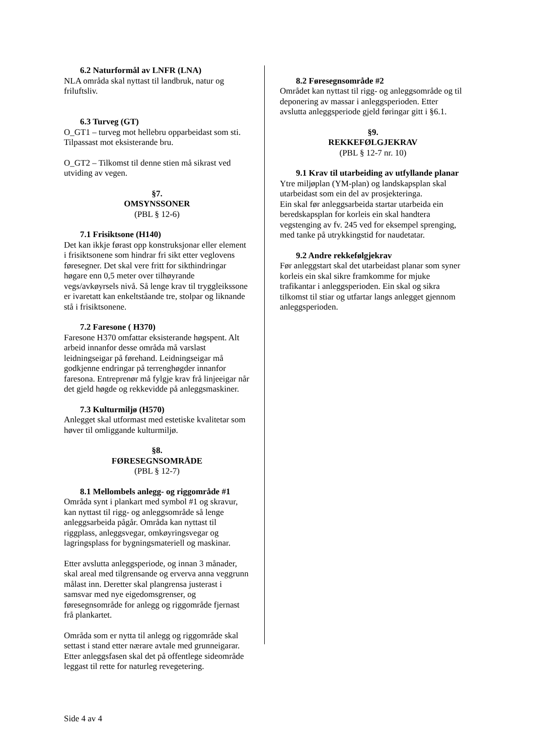6.2 Naturformål av LNFR (LNA)
NLA områda skal nyttast til landbruk, natur og friluftsliv.
6.3 Turveg (GT)
O_GT1 – turveg mot hellebru opparbeidast som sti. Tilpassast mot eksisterande bru.
O_GT2 – Tilkomst til denne stien må sikrast ved utviding av vegen.
§7.
OMSYNSSONER
(PBL § 12-6)
7.1 Frisiktsone (H140)
Det kan ikkje førast opp konstruksjonar eller element i frisiktsonene som hindrar fri sikt etter veglovens føresegner. Det skal vere fritt for sikthindringar høgare enn 0,5 meter over tilhøyrande vegs/avkøyrsels nivå. Så lenge krav til tryggleikssone er ivaretatt kan enkeltståande tre, stolpar og liknande stå i frisiktsonene.
7.2 Faresone ( H370)
Faresone H370 omfattar eksisterande høgspent. Alt arbeid innanfor desse områda må varslast leidningseigar på førehand. Leidningseigar må godkjenne endringar på terrenghøgder innanfor faresona. Entreprenør må fylgje krav frå linjeeigar når det gjeld høgde og rekkevidde på anleggsmaskiner.
7.3 Kulturmiljø (H570)
Anlegget skal utformast med estetiske kvalitetar som høver til omliggande kulturmiljø.
§8.
FØRESEGNSOMRÅDE
(PBL § 12-7)
8.1 Mellombels anlegg- og riggområde #1
Områda synt i plankart med symbol #1 og skravur, kan nyttast til rigg- og anleggsområde så lenge anleggsarbeida pågår. Områda kan nyttast til riggplass, anleggsvegar, omkøyringsvegar og lagringsplass for bygningsmateriell og maskinar.
Etter avslutta anleggsperiode, og innan 3 månader, skal areal med tilgrensande og erverva anna veggrunn målast inn. Deretter skal plangrensa justerast i samsvar med nye eigedomsgrenser, og føresegnsområde for anlegg og riggområde fjernast frå plankartet.
Områda som er nytta til anlegg og riggområde skal settast i stand etter nærare avtale med grunneigarar. Etter anleggsfasen skal det på offentlege sideområde leggast til rette for naturleg revegetering.
8.2 Føresegnsområde #2
Området kan nyttast til rigg- og anleggsområde og til deponering av massar i anleggsperioden. Etter avslutta anleggsperiode gjeld føringar gitt i §6.1.
§9.
REKKEFØLGJEKRAV
(PBL § 12-7 nr. 10)
9.1 Krav til utarbeiding av utfyllande planar
Ytre miljøplan (YM-plan) og landskapsplan skal utarbeidast som ein del av prosjekteringa.
Ein skal før anleggsarbeida startar utarbeida ein beredskapsplan for korleis ein skal handtera vegstenging av fv. 245 ved for eksempel sprenging, med tanke på utrykkingstid for naudetatar.
9.2 Andre rekkefølgjekrav
Før anleggstart skal det utarbeidast planar som syner korleis ein skal sikre framkomme for mjuke trafikantar i anleggsperioden. Ein skal og sikra tilkomst til stiar og utfartar langs anlegget gjennom anleggsperioden.
Side 4 av 4